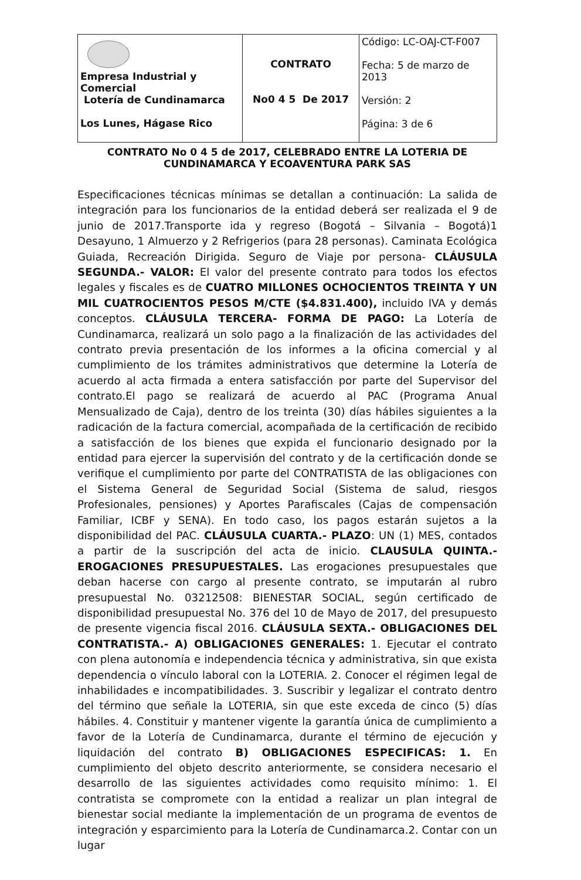| Empresa Industrial y Comercial Lotería de Cundinamarca Los Lunes, Hágase Rico | CONTRATO No0 4 5 De 2017 | Código: LC-OAJ-CT-F007 Fecha: 5 de marzo de 2013 Versión: 2 Página: 3 de 6 |
CONTRATO No 0 4 5 de 2017, CELEBRADO ENTRE LA LOTERIA DE
CUNDINAMARCA Y ECOAVENTURA PARK SAS
Especificaciones técnicas mínimas se detallan a continuación: La salida de integración para los funcionarios de la entidad deberá ser realizada el 9 de junio de 2017.Transporte ida y regreso (Bogotá – Silvania – Bogotá)1 Desayuno, 1 Almuerzo y 2 Refrigerios (para 28 personas). Caminata Ecológica Guiada, Recreación Dirigida. Seguro de Viaje por persona- CLÁUSULA SEGUNDA.- VALOR: El valor del presente contrato para todos los efectos legales y fiscales es de CUATRO MILLONES OCHOCIENTOS TREINTA Y UN MIL CUATROCIENTOS PESOS M/CTE ($4.831.400), incluido IVA y demás conceptos. CLÁUSULA TERCERA- FORMA DE PAGO: La Lotería de Cundinamarca, realizará un solo pago a la finalización de las actividades del contrato previa presentación de los informes a la oficina comercial y al cumplimiento de los trámites administrativos que determine la Lotería de acuerdo al acta firmada a entera satisfacción por parte del Supervisor del contrato.El pago se realizará de acuerdo al PAC (Programa Anual Mensualizado de Caja), dentro de los treinta (30) días hábiles siguientes a la radicación de la factura comercial, acompañada de la certificación de recibido a satisfacción de los bienes que expida el funcionario designado por la entidad para ejercer la supervisión del contrato y de la certificación donde se verifique el cumplimiento por parte del CONTRATISTA de las obligaciones con el Sistema General de Seguridad Social (Sistema de salud, riesgos Profesionales, pensiones) y Aportes Parafiscales (Cajas de compensación Familiar, ICBF y SENA). En todo caso, los pagos estarán sujetos a la disponibilidad del PAC. CLÁUSULA CUARTA.- PLAZO: UN (1) MES, contados a partir de la suscripción del acta de inicio. CLAUSULA QUINTA.-EROGACIONES PRESUPUESTALES. Las erogaciones presupuestales que deban hacerse con cargo al presente contrato, se imputarán al rubro presupuestal No. 03212508: BIENESTAR SOCIAL, según certificado de disponibilidad presupuestal No. 376 del 10 de Mayo de 2017, del presupuesto de presente vigencia fiscal 2016. CLÁUSULA SEXTA.- OBLIGACIONES DEL CONTRATISTA.- A) OBLIGACIONES GENERALES: 1. Ejecutar el contrato con plena autonomía e independencia técnica y administrativa, sin que exista dependencia o vínculo laboral con la LOTERIA. 2. Conocer el régimen legal de inhabilidades e incompatibilidades. 3. Suscribir y legalizar el contrato dentro del término que señale la LOTERIA, sin que este exceda de cinco (5) días hábiles. 4. Constituir y mantener vigente la garantía única de cumplimiento a favor de la Lotería de Cundinamarca, durante el término de ejecución y liquidación del contrato B) OBLIGACIONES ESPECIFICAS: 1. En cumplimiento del objeto descrito anteriormente, se considera necesario el desarrollo de las siguientes actividades como requisito mínimo: 1. El contratista se compromete con la entidad a realizar un plan integral de bienestar social mediante la implementación de un programa de eventos de integración y esparcimiento para la Lotería de Cundinamarca.2. Contar con un lugar